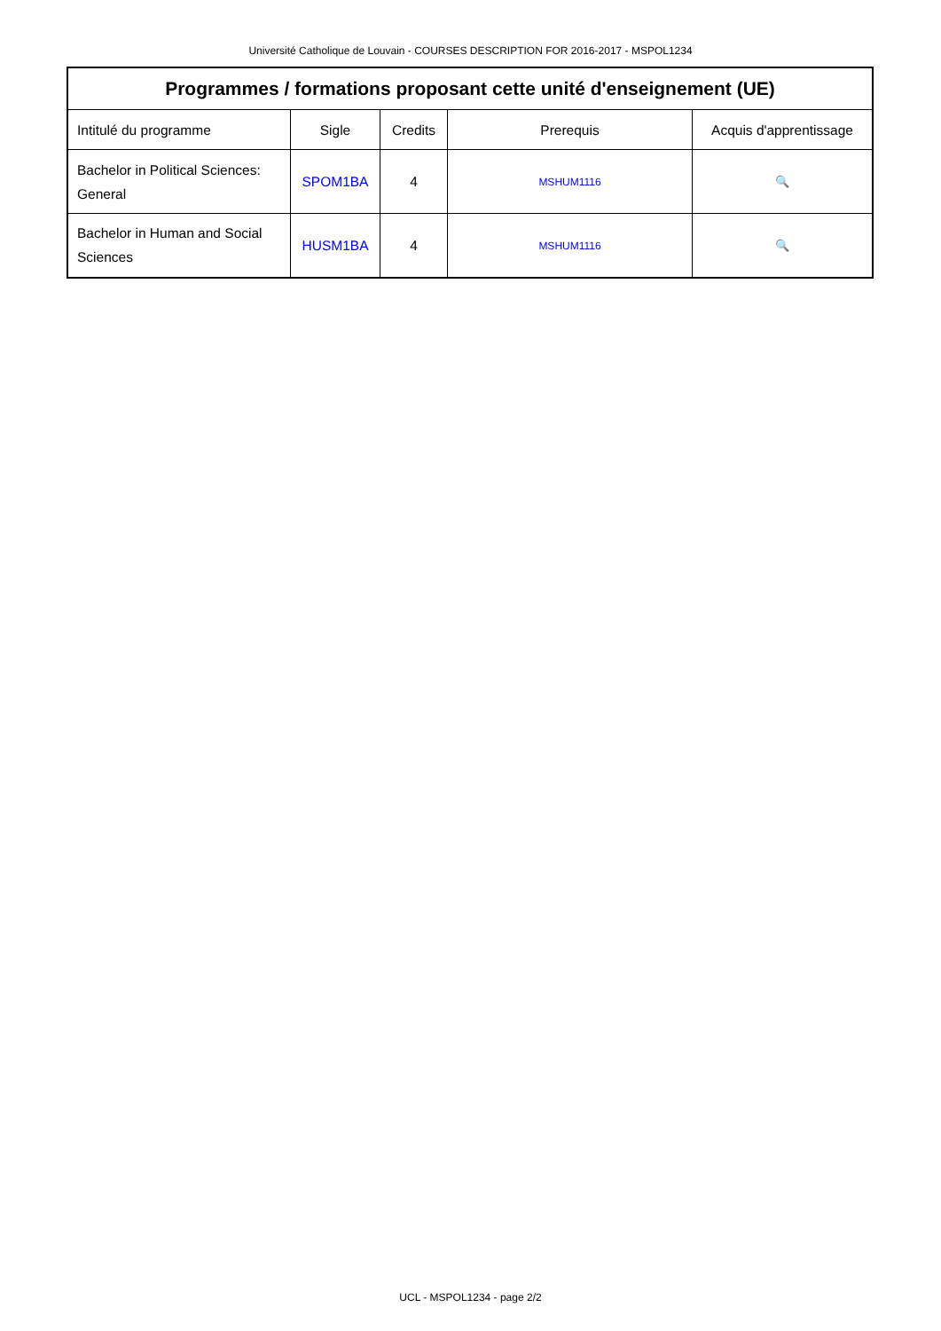Université Catholique de Louvain - COURSES DESCRIPTION FOR 2016-2017 - MSPOL1234
| Programmes / formations proposant cette unité d'enseignement (UE) | | | | |
| --- | --- | --- | --- | --- |
| Intitulé du programme | Sigle | Credits | Prerequis | Acquis d'apprentissage |
| Bachelor in Political Sciences: General | SPOM1BA | 4 | MSHUM1116 | 🔍 |
| Bachelor in Human and Social Sciences | HUSM1BA | 4 | MSHUM1116 | 🔍 |
UCL - MSPOL1234 - page 2/2